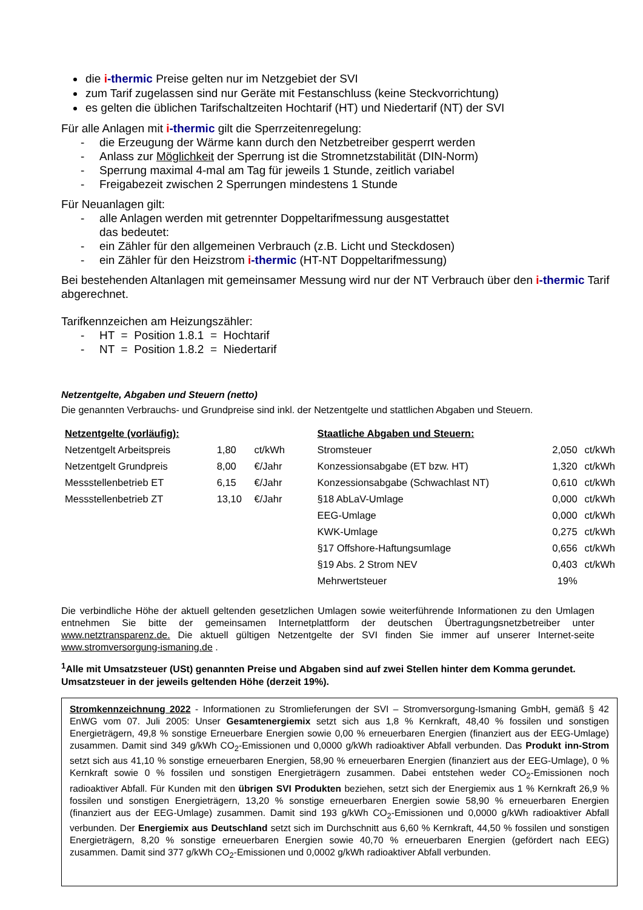die i-thermic Preise gelten nur im Netzgebiet der SVI
zum Tarif zugelassen sind nur Geräte mit Festanschluss (keine Steckvorrichtung)
es gelten die üblichen Tarifschaltzeiten Hochtarif (HT) und Niedertarif (NT) der SVI
Für alle Anlagen mit i-thermic gilt die Sperrzeitenregelung:
- die Erzeugung der Wärme kann durch den Netzbetreiber gesperrt werden
- Anlass zur Möglichkeit der Sperrung ist die Stromnetzstabilität (DIN-Norm)
- Sperrung maximal 4-mal am Tag für jeweils 1 Stunde, zeitlich variabel
- Freigabezeit zwischen 2 Sperrungen mindestens 1 Stunde
Für Neuanlagen gilt:
- alle Anlagen werden mit getrennter Doppeltarifmessung ausgestattet
das bedeutet:
- ein Zähler für den allgemeinen Verbrauch (z.B. Licht und Steckdosen)
- ein Zähler für den Heizstrom i-thermic (HT-NT Doppeltarifmessung)
Bei bestehenden Altanlagen mit gemeinsamer Messung wird nur der NT Verbrauch über den i-thermic Tarif abgerechnet.
Tarifkennzeichen am Heizungszähler:
- HT = Position 1.8.1 = Hochtarif
- NT = Position 1.8.2 = Niedertarif
Netzentgelte, Abgaben und Steuern (netto)
Die genannten Verbrauchs- und Grundpreise sind inkl. der Netzentgelte und stattlichen Abgaben und Steuern.
| Netzentgelte (vorläufig): | | | | Staatliche Abgaben und Steuern: | | |
| Netzentgelt Arbeitspreis | 1,80 | ct/kWh | | Stromsteuer | 2,050 | ct/kWh |
| Netzentgelt Grundpreis | 8,00 | €/Jahr | | Konzessionsabgabe (ET bzw. HT) | 1,320 | ct/kWh |
| Messstellenbetrieb ET | 6,15 | €/Jahr | | Konzessionsabgabe (Schwachlast NT) | 0,610 | ct/kWh |
| Messstellenbetrieb ZT | 13,10 | €/Jahr | | §18 AbLaV-Umlage | 0,000 | ct/kWh |
| | | | | EEG-Umlage | 0,000 | ct/kWh |
| | | | | KWK-Umlage | 0,275 | ct/kWh |
| | | | | §17 Offshore-Haftungsumlage | 0,656 | ct/kWh |
| | | | | §19 Abs. 2 Strom NEV | 0,403 | ct/kWh |
| | | | | Mehrwertsteuer | 19% | |
Die verbindliche Höhe der aktuell geltenden gesetzlichen Umlagen sowie weiterführende Informationen zu den Umlagen entnehmen Sie bitte der gemeinsamen Internetplattform der deutschen Übertragungsnetzbetreiber unter www.netztransparenz.de. Die aktuell gültigen Netzentgelte der SVI finden Sie immer auf unserer Internet-seite www.stromversorgung-ismaning.de .
<sup>1</sup> Alle mit Umsatzsteuer (USt) genannten Preise und Abgaben sind auf zwei Stellen hinter dem Komma gerundet. Umsatzsteuer in der jeweils geltenden Höhe (derzeit 19%).
Stromkennzeichnung 2022 - Informationen zu Stromlieferungen der SVI – Stromversorgung-Ismaning GmbH, gemäß § 42 EnWG vom 07. Juli 2005: Unser Gesamtenergiemix setzt sich aus 1,8 % Kernkraft, 48,40 % fossilen und sonstigen Energieträgern, 49,8 % sonstige Erneuerbare Energien sowie 0,00 % erneuerbaren Energien (finanziert aus der EEG-Umlage) zusammen. Damit sind 349 g/kWh CO<sub>2</sub>-Emissionen und 0,0000 g/kWh radioaktiver Abfall verbunden. Das Produkt inn-Strom setzt sich aus 41,10 % sonstige erneuerbaren Energien, 58,90 % erneuerbaren Energien (finanziert aus der EEG-Umlage), 0 % Kernkraft sowie 0 % fossilen und sonstigen Energieträgern zusammen. Dabei entstehen weder CO<sub>2</sub>-Emissionen noch radioaktiver Abfall. Für Kunden mit den übrigen SVI Produkten beziehen, setzt sich der Energiemix aus 1 % Kernkraft 26,9 % fossilen und sonstigen Energieträgern, 13,20 % sonstige erneuerbaren Energien sowie 58,90 % erneuerbaren Energien (finanziert aus der EEG-Umlage) zusammen. Damit sind 193 g/kWh CO<sub>2</sub>-Emissionen und 0,0000 g/kWh radioaktiver Abfall verbunden. Der Energiemix aus Deutschland setzt sich im Durchschnitt aus 6,60 % Kernkraft, 44,50 % fossilen und sonstigen Energieträgern, 8,20 % sonstige erneuerbaren Energien sowie 40,70 % erneuerbaren Energien (gefördert nach EEG) zusammen. Damit sind 377 g/kWh CO<sub>2</sub>-Emissionen und 0,0002 g/kWh radioaktiver Abfall verbunden.